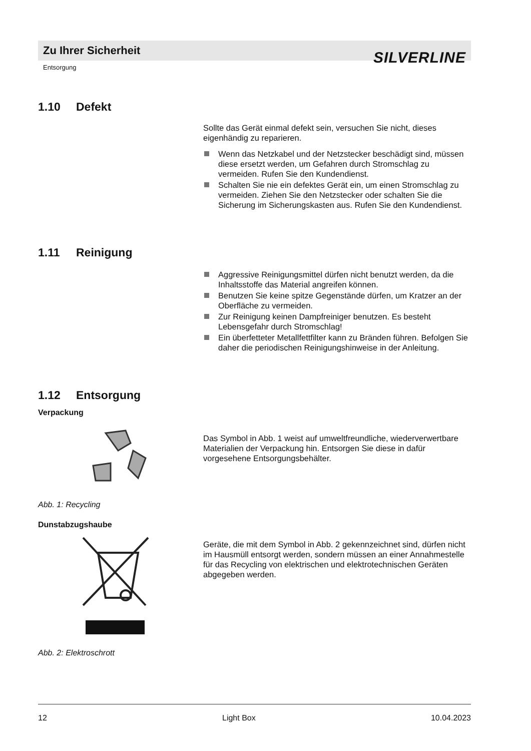Zu Ihrer Sicherheit
SILVERLINE
Entsorgung
1.10 Defekt
Sollte das Gerät einmal defekt sein, versuchen Sie nicht, dieses eigenhändig zu reparieren.
Wenn das Netzkabel und der Netzstecker beschädigt sind, müssen diese ersetzt werden, um Gefahren durch Stromschlag zu vermeiden. Rufen Sie den Kundendienst.
Schalten Sie nie ein defektes Gerät ein, um einen Stromschlag zu vermeiden. Ziehen Sie den Netzstecker oder schalten Sie die Sicherung im Sicherungskasten aus. Rufen Sie den Kundendienst.
1.11 Reinigung
Aggressive Reinigungsmittel dürfen nicht benutzt werden, da die Inhaltsstoffe das Material angreifen können.
Benutzen Sie keine spitze Gegenstände dürfen, um Kratzer an der Oberfläche zu vermeiden.
Zur Reinigung keinen Dampfreiniger benutzen. Es besteht Lebensgefahr durch Stromschlag!
Ein überfetteter Metallfettfilter kann zu Bränden führen. Befolgen Sie daher die periodischen Reinigungshinweise in der Anleitung.
1.12 Entsorgung
Verpackung
Abb. 1: Recycling
Das Symbol in Abb. 1 weist auf umweltfreundliche, wiederverwertbare Materialien der Verpackung hin. Entsorgen Sie diese in dafür vorgesehene Entsorgungsbehälter.
Dunstabzugshaube
Abb. 2: Elektroschrott
Geräte, die mit dem Symbol in Abb. 2 gekennzeichnet sind, dürfen nicht im Hausmüll entsorgt werden, sondern müssen an einer Annahmestelle für das Recycling von elektrischen und elektrotechnischen Geräten abgegeben werden.
12 Light Box 10.04.2023